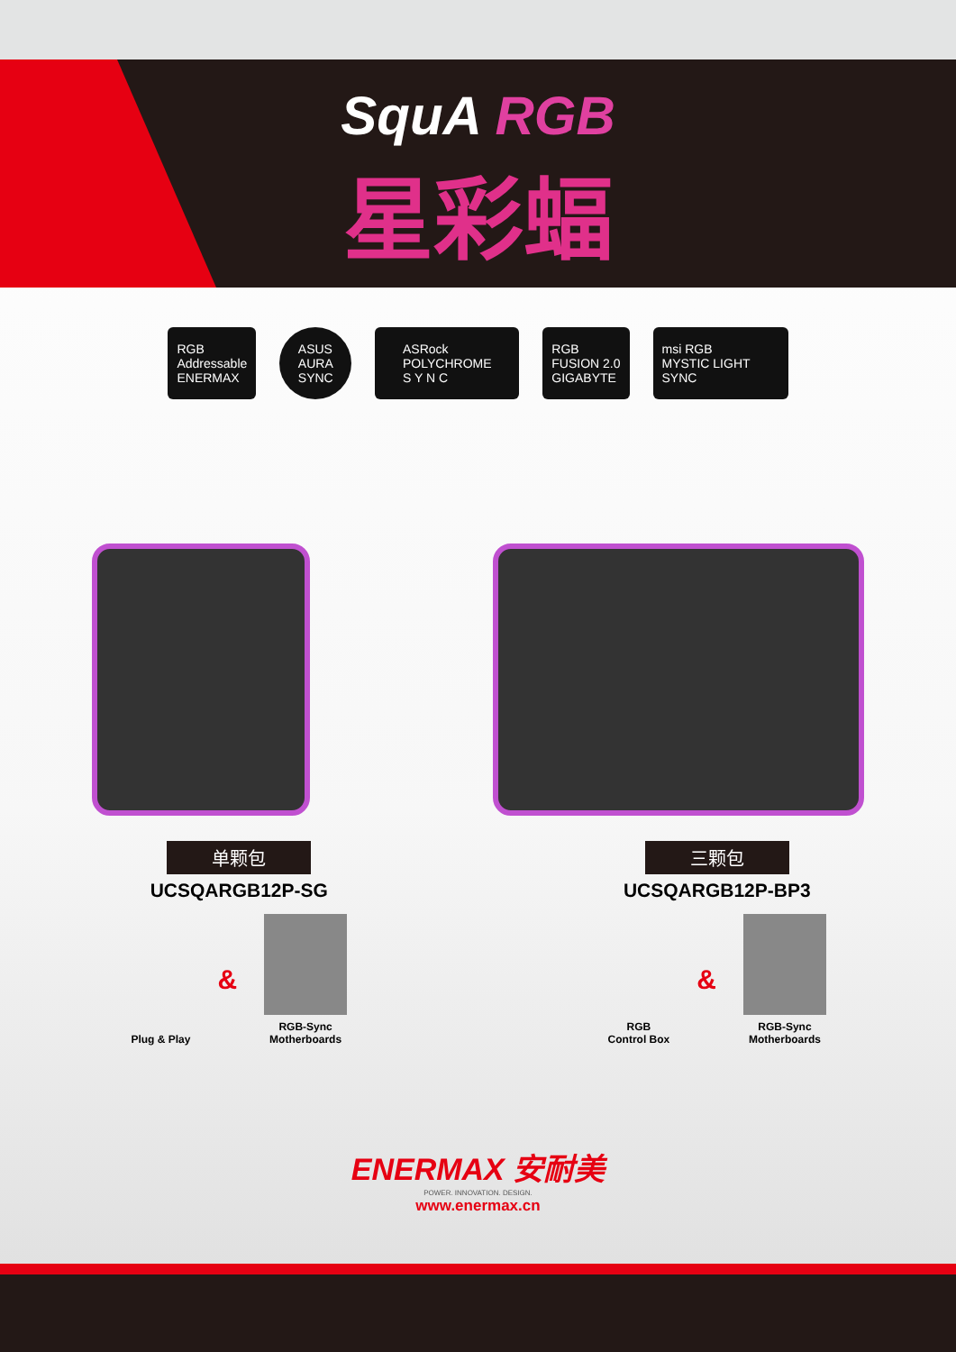SquA RGB
星彩蝠
RGB
Addressable
ENERMAX
ASUS
AURA
SYNC
ASRock
POLYCHROME
S Y N C
RGB
FUSION 2.0
GIGABYTE
msi RGB
MYSTIC LIGHT SYNC
单颗包
UCSQARGB12P-SG
Plug & Play
&
RGB-Sync
Motherboards
三颗包
UCSQARGB12P-BP3
RGB
Control Box
&
RGB-Sync
Motherboards
ENERMAX 安耐美
POWER. INNOVATION. DESIGN.
www.enermax.cn